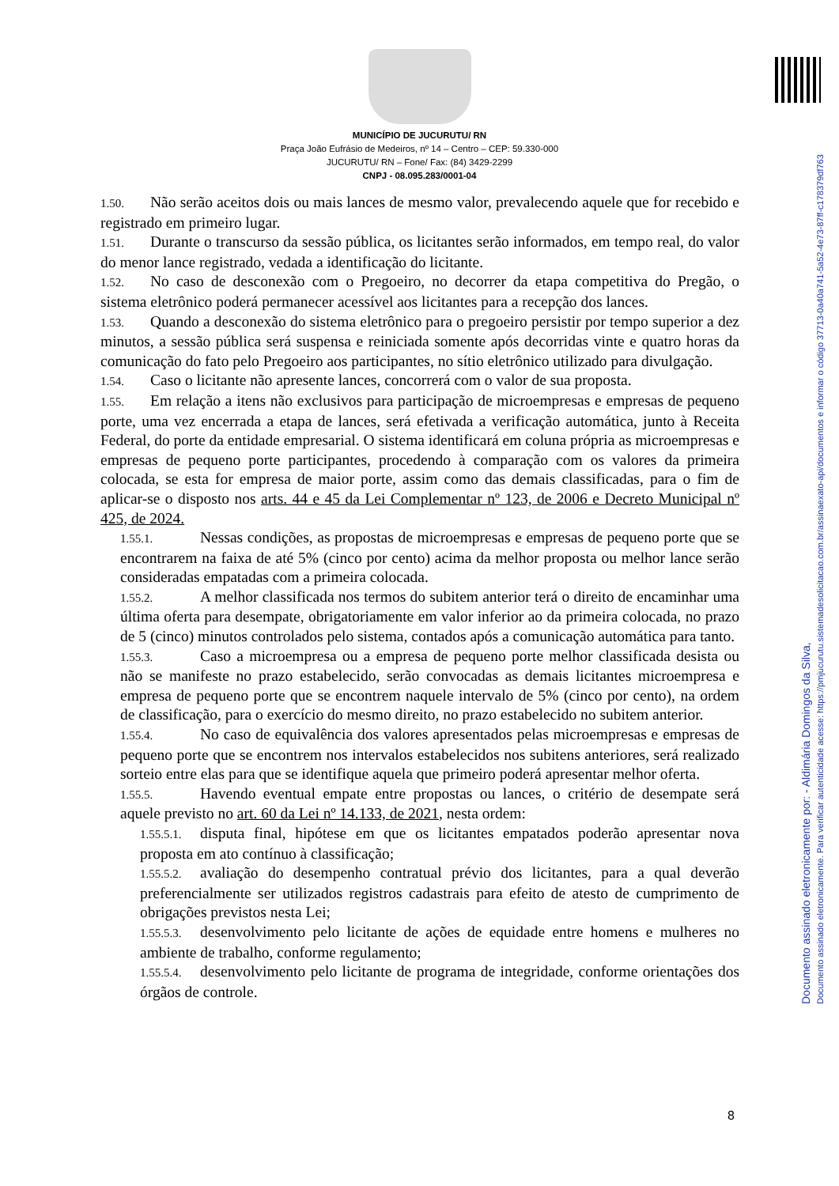MUNICÍPIO DE JUCURUTU/ RN
Praça João Eufrásio de Medeiros, nº 14 – Centro – CEP: 59.330-000
JUCURUTU/ RN – Fone/ Fax: (84) 3429-2299
CNPJ - 08.095.283/0001-04
1.50. Não serão aceitos dois ou mais lances de mesmo valor, prevalecendo aquele que for recebido e registrado em primeiro lugar.
1.51. Durante o transcurso da sessão pública, os licitantes serão informados, em tempo real, do valor do menor lance registrado, vedada a identificação do licitante.
1.52. No caso de desconexão com o Pregoeiro, no decorrer da etapa competitiva do Pregão, o sistema eletrônico poderá permanecer acessível aos licitantes para a recepção dos lances.
1.53. Quando a desconexão do sistema eletrônico para o pregoeiro persistir por tempo superior a dez minutos, a sessão pública será suspensa e reiniciada somente após decorridas vinte e quatro horas da comunicação do fato pelo Pregoeiro aos participantes, no sítio eletrônico utilizado para divulgação.
1.54. Caso o licitante não apresente lances, concorrerá com o valor de sua proposta.
1.55. Em relação a itens não exclusivos para participação de microempresas e empresas de pequeno porte, uma vez encerrada a etapa de lances, será efetivada a verificação automática, junto à Receita Federal, do porte da entidade empresarial. O sistema identificará em coluna própria as microempresas e empresas de pequeno porte participantes, procedendo à comparação com os valores da primeira colocada, se esta for empresa de maior porte, assim como das demais classificadas, para o fim de aplicar-se o disposto nos arts. 44 e 45 da Lei Complementar nº 123, de 2006 e Decreto Municipal nº 425, de 2024.
1.55.1. Nessas condições, as propostas de microempresas e empresas de pequeno porte que se encontrarem na faixa de até 5% (cinco por cento) acima da melhor proposta ou melhor lance serão consideradas empatadas com a primeira colocada.
1.55.2. A melhor classificada nos termos do subitem anterior terá o direito de encaminhar uma última oferta para desempate, obrigatoriamente em valor inferior ao da primeira colocada, no prazo de 5 (cinco) minutos controlados pelo sistema, contados após a comunicação automática para tanto.
1.55.3. Caso a microempresa ou a empresa de pequeno porte melhor classificada desista ou não se manifeste no prazo estabelecido, serão convocadas as demais licitantes microempresa e empresa de pequeno porte que se encontrem naquele intervalo de 5% (cinco por cento), na ordem de classificação, para o exercício do mesmo direito, no prazo estabelecido no subitem anterior.
1.55.4. No caso de equivalência dos valores apresentados pelas microempresas e empresas de pequeno porte que se encontrem nos intervalos estabelecidos nos subitens anteriores, será realizado sorteio entre elas para que se identifique aquela que primeiro poderá apresentar melhor oferta.
1.55.5. Havendo eventual empate entre propostas ou lances, o critério de desempate será aquele previsto no art. 60 da Lei nº 14.133, de 2021, nesta ordem:
1.55.5.1. disputa final, hipótese em que os licitantes empatados poderão apresentar nova proposta em ato contínuo à classificação;
1.55.5.2. avaliação do desempenho contratual prévio dos licitantes, para a qual deverão preferencialmente ser utilizados registros cadastrais para efeito de atesto de cumprimento de obrigações previstos nesta Lei;
1.55.5.3. desenvolvimento pelo licitante de ações de equidade entre homens e mulheres no ambiente de trabalho, conforme regulamento;
1.55.5.4. desenvolvimento pelo licitante de programa de integridade, conforme orientações dos órgãos de controle.
8
Documento assinado eletronicamente por: - Aldimária Domingos da Silva,
Documento assinado eletronicamente. Para verificar autenticidade acesse: https://pmjucurutu.sistemadesolicitacao.com.br/assinaexato-api/documentos e informar o código 37713-0a40a741-5a52-4e73-87ff-c178379df763